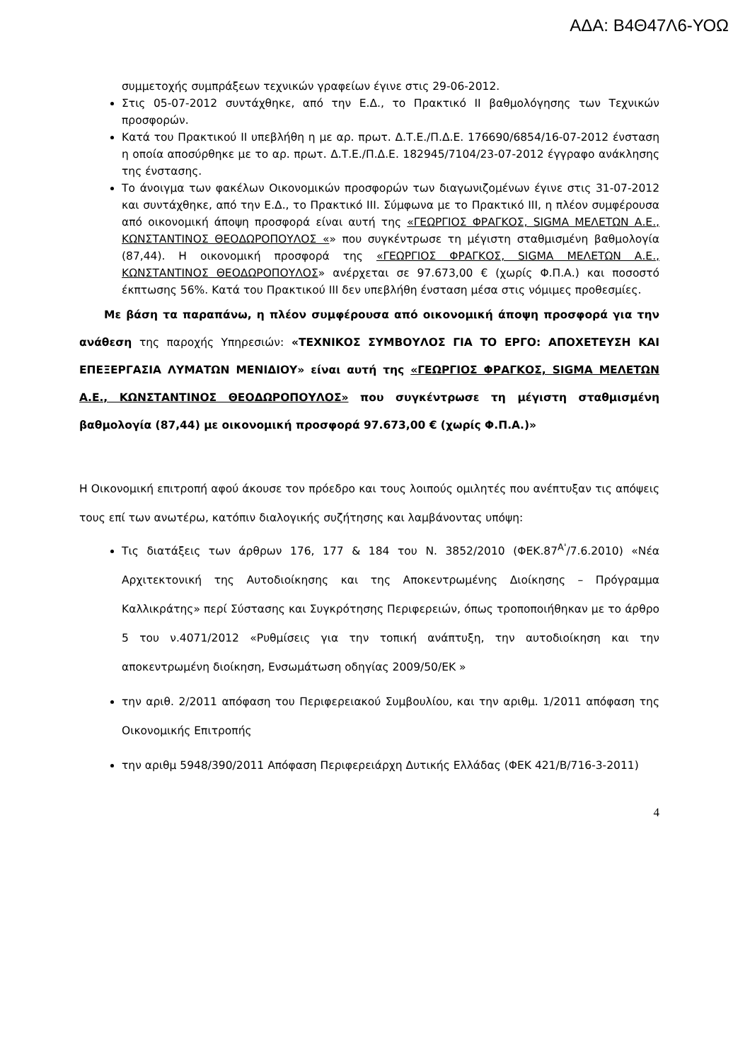ΑΔΑ: Β4Θ47Λ6-ΥΟΩ
συμμετοχής συμπράξεων τεχνικών γραφείων έγινε στις 29-06-2012.
Στις 05-07-2012 συντάχθηκε, από την Ε.Δ., το Πρακτικό ΙΙ βαθμολόγησης των Τεχνικών προσφορών.
Κατά του Πρακτικού ΙΙ υπεβλήθη η με αρ. πρωτ. Δ.Τ.Ε./Π.Δ.Ε. 176690/6854/16-07-2012 ένσταση η οποία αποσύρθηκε με το αρ. πρωτ. Δ.Τ.Ε./Π.Δ.Ε. 182945/7104/23-07-2012 έγγραφο ανάκλησης της ένστασης.
Το άνοιγμα των φακέλων Οικονομικών προσφορών των διαγωνιζομένων έγινε στις 31-07-2012 και συντάχθηκε, από την Ε.Δ., το Πρακτικό ΙΙΙ. Σύμφωνα με το Πρακτικό ΙΙΙ, η πλέον συμφέρουσα από οικονομική άποψη προσφορά είναι αυτή της «ΓΕΩΡΓΙΟΣ ΦΡΑΓΚΟΣ, SIGMA ΜΕΛΕΤΩΝ Α.Ε., ΚΩΝΣΤΑΝΤΙΝΟΣ ΘΕΟΔΩΡΟΠΟΥΛΟΣ «» που συγκέντρωσε τη μέγιστη σταθμισμένη βαθμολογία (87,44). Η οικονομική προσφορά της «ΓΕΩΡΓΙΟΣ ΦΡΑΓΚΟΣ, SIGMA ΜΕΛΕΤΩΝ Α.Ε., ΚΩΝΣΤΑΝΤΙΝΟΣ ΘΕΟΔΩΡΟΠΟΥΛΟΣ» ανέρχεται σε 97.673,00 € (χωρίς Φ.Π.Α.) και ποσοστό έκπτωσης 56%. Κατά του Πρακτικού ΙΙΙ δεν υπεβλήθη ένσταση μέσα στις νόμιμες προθεσμίες.
Με βάση τα παραπάνω, η πλέον συμφέρουσα από οικονομική άποψη προσφορά για την ανάθεση της παροχής Υπηρεσιών: «ΤΕΧΝΙΚΟΣ ΣΥΜΒΟΥΛΟΣ ΓΙΑ ΤΟ ΕΡΓΟ: ΑΠΟΧΕΤΕΥΣΗ ΚΑΙ ΕΠΕΞΕΡΓΑΣΙΑ ΛΥΜΑΤΩΝ ΜΕΝΙΔΙΟΥ» είναι αυτή της «ΓΕΩΡΓΙΟΣ ΦΡΑΓΚΟΣ, SIGMA ΜΕΛΕΤΩΝ Α.Ε., ΚΩΝΣΤΑΝΤΙΝΟΣ ΘΕΟΔΩΡΟΠΟΥΛΟΣ» που συγκέντρωσε τη μέγιστη σταθμισμένη βαθμολογία (87,44) με οικονομική προσφορά 97.673,00 € (χωρίς Φ.Π.Α.)»
Η Οικονομική επιτροπή αφού άκουσε τον πρόεδρο και τους λοιπούς ομιλητές που ανέπτυξαν τις απόψεις τους επί των ανωτέρω, κατόπιν διαλογικής συζήτησης και λαμβάνοντας υπόψη:
Τις διατάξεις των άρθρων 176, 177 & 184 του Ν. 3852/2010 (ΦΕΚ.87<sup>Α'</sup>/7.6.2010) «Νέα Αρχιτεκτονική της Αυτοδιοίκησης και της Αποκεντρωμένης Διοίκησης – Πρόγραμμα Καλλικράτης» περί Σύστασης και Συγκρότησης Περιφερειών, όπως τροποποιήθηκαν με το άρθρο 5 του ν.4071/2012 «Ρυθμίσεις για την τοπική ανάπτυξη, την αυτοδιοίκηση και την αποκεντρωμένη διοίκηση, Ενσωμάτωση οδηγίας 2009/50/ΕΚ »
την αριθ. 2/2011 απόφαση του Περιφερειακού Συμβουλίου, και την αριθμ. 1/2011 απόφαση της Οικονομικής Επιτροπής
την αριθμ 5948/390/2011 Απόφαση Περιφερειάρχη Δυτικής Ελλάδας (ΦΕΚ 421/Β/716-3-2011)
4